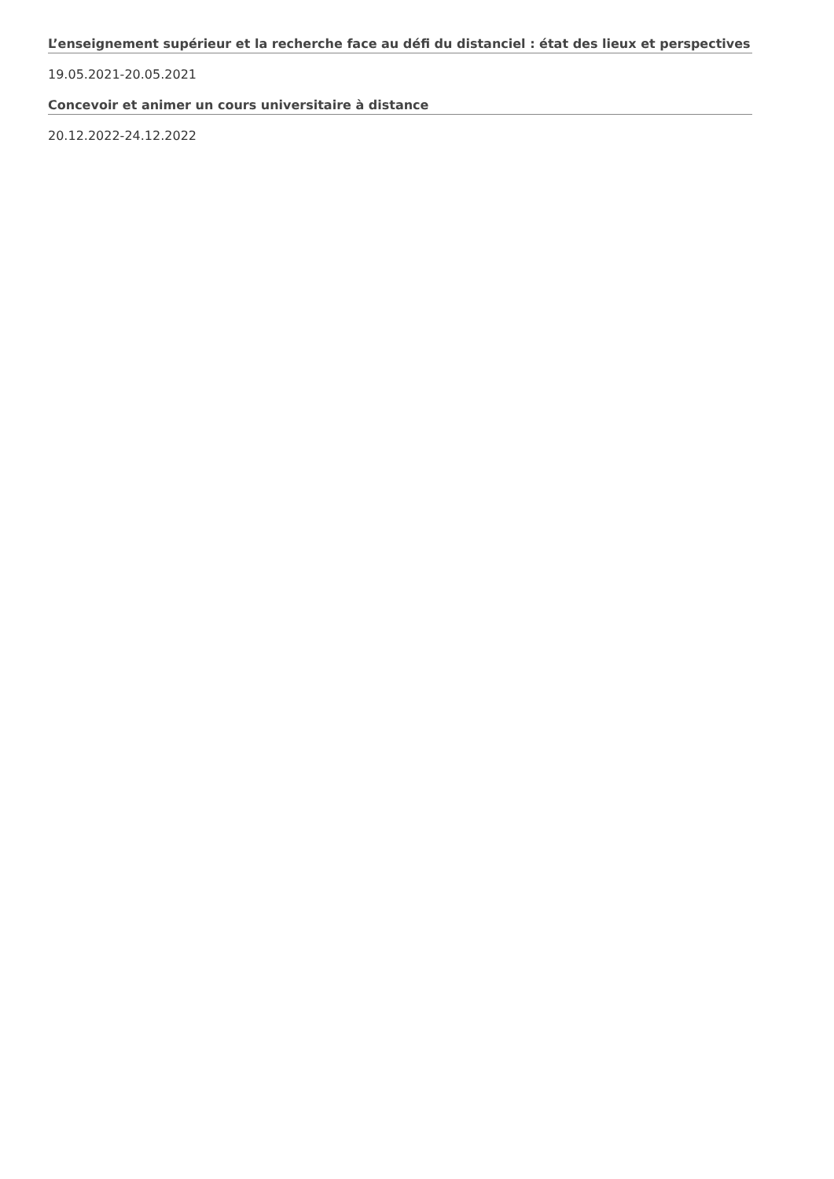L’enseignement supérieur et la recherche face au défi du distanciel : état des lieux et perspectives
19.05.2021-20.05.2021
Concevoir et animer un cours universitaire à distance
20.12.2022-24.12.2022